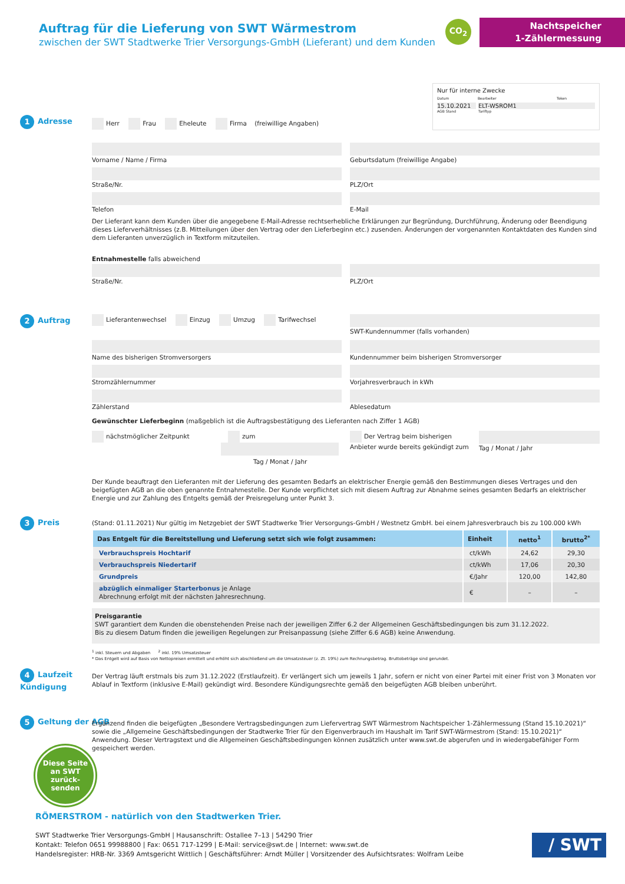Auftrag für die Lieferung von SWT Wärmestrom
zwischen der SWT Stadtwerke Trier Versorgungs-GmbH (Lieferant) und dem Kunden
CO<sub>2</sub>
Nachtspeicher
1-Zählermessung
Nur für interne Zwecke
Datum Bearbeiter Token
15.10.2021 ELT-WSROM1
AGB Stand Tariftyp
1 Adresse
Herr Frau Eheleute Firma (freiwillige Angaben)
Vorname / Name / Firma Geburtsdatum (freiwillige Angabe)
Straße/Nr. PLZ/Ort
Telefon E-Mail
Der Lieferant kann dem Kunden über die angegebene E-Mail-Adresse rechtserhebliche Erklärungen zur Begründung, Durchführung, Änderung oder Beendigung dieses Lieferverhältnisses (z.B. Mitteilungen über den Vertrag oder den Lieferbeginn etc.) zusenden. Änderungen der vorgenannten Kontaktdaten des Kunden sind dem Lieferanten unverzüglich in Textform mitzuteilen.
Entnahmestelle falls abweichend
Straße/Nr. PLZ/Ort
2 Auftrag
Lieferantenwechsel Einzug Umzug Tarifwechsel
SWT-Kundennummer (falls vorhanden)
Name des bisherigen Stromversorgers
Kundennummer beim bisherigen Stromversorger
Stromzählernummer Vorjahresverbrauch in kWh
Zählerstand Ablesedatum
Gewünschter Lieferbeginn (maßgeblich ist die Auftragsbestätigung des Lieferanten nach Ziffer 1 AGB)
nächstmöglicher Zeitpunkt zum
Tag / Monat / Jahr
Der Vertrag beim bisherigen Anbieter wurde bereits gekündigt zum
Tag / Monat / Jahr
Der Kunde beauftragt den Lieferanten mit der Lieferung des gesamten Bedarfs an elektrischer Energie gemäß den Bestimmungen dieses Vertrages und den beigefügten AGB an die oben genannte Entnahmestelle. Der Kunde verpflichtet sich mit diesem Auftrag zur Abnahme seines gesamten Bedarfs an elektrischer Energie und zur Zahlung des Entgelts gemäß der Preisregelung unter Punkt 3.
3 Preis
(Stand: 01.11.2021) Nur gültig im Netzgebiet der SWT Stadtwerke Trier Versorgungs-GmbH / Westnetz GmbH. bei einem Jahresverbrauch bis zu 100.000 kWh
| Das Entgelt für die Bereitstellung und Lieferung setzt sich wie folgt zusammen: | Einheit | netto<sup>1</sup> | brutto<sup>2*</sup> |
| --- | --- | --- | --- |
| Verbrauchspreis Hochtarif | ct/kWh | 24,62 | 29,30 |
| Verbrauchspreis Niedertarif | ct/kWh | 17,06 | 20,30 |
| Grundpreis | €/Jahr | 120,00 | 142,80 |
| abzüglich einmaliger Starterbonus je Anlage Abrechnung erfolgt mit der nächsten Jahresrechnung. | € | – | – |
Preisgarantie
SWT garantiert dem Kunden die obenstehenden Preise nach der jeweiligen Ziffer 6.2 der Allgemeinen Geschäftsbedingungen bis zum 31.12.2022.
Bis zu diesem Datum finden die jeweiligen Regelungen zur Preisanpassung (siehe Ziffer 6.6 AGB) keine Anwendung.
<sup>1</sup> inkl. Steuern und Abgaben <sup>2</sup> inkl. 19% Umsatzsteuer
* Das Entgelt wird auf Basis von Nettopreisen ermittelt und erhöht sich abschließend um die Umsatzsteuer (z. Zt. 19%) zum Rechnungsbetrag. Bruttobeträge sind gerundet.
4 Laufzeit
Kündigung
Der Vertrag läuft erstmals bis zum 31.12.2022 (Erstlaufzeit). Er verlängert sich um jeweils 1 Jahr, sofern er nicht von einer Partei mit einer Frist von 3 Monaten vor Ablauf in Textform (inklusive E-Mail) gekündigt wird. Besondere Kündigungsrechte gemäß den beigefügten AGB bleiben unberührt.
5 Geltung der AGB
Ergänzend finden die beigefügten „Besondere Vertragsbedingungen zum Liefervertrag SWT Wärmestrom Nachtspeicher 1-Zählermessung (Stand 15.10.2021)“ sowie die „Allgemeine Geschäftsbedingungen der Stadtwerke Trier für den Eigenverbrauch im Haushalt im Tarif SWT-Wärmestrom (Stand: 15.10.2021)“ Anwendung. Dieser Vertragstext und die Allgemeinen Geschäftsbedingungen können zusätzlich unter www.swt.de abgerufen und in wiedergabefähiger Form gespeichert werden.
Diese Seite an SWT zurück-senden
RÖMERSTROM - natürlich von den Stadtwerken Trier.
SWT Stadtwerke Trier Versorgungs-GmbH | Hausanschrift: Ostallee 7–13 | 54290 Trier
Kontakt: Telefon 0651 99988800 | Fax: 0651 717-1299 | E-Mail: service@swt.de | Internet: www.swt.de
Handelsregister: HRB-Nr. 3369 Amtsgericht Wittlich | Geschäftsführer: Arndt Müller | Vorsitzender des Aufsichtsrates: Wolfram Leibe
/ SWT